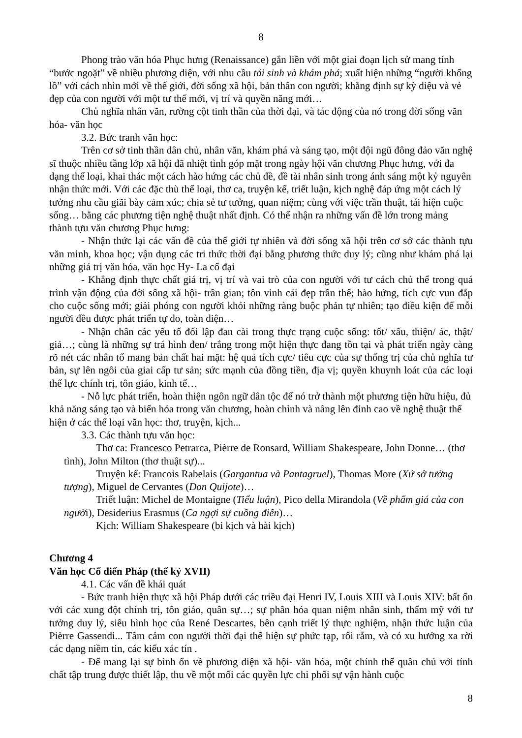8
Phong trào văn hóa Phục hưng (Renaissance) gắn liền với một giai đoạn lịch sử mang tính “bước ngoặt” về nhiều phương diện, với nhu cầu tái sinh và khám phá; xuất hiện những “người khổng lồ” với cách nhìn mới về thế giới, đời sống xã hội, bản thân con người; khẳng định sự kỳ diệu và vẻ đẹp của con người với một tư thế mới, vị trí và quyền năng mới…
Chủ nghĩa nhân văn, rường cột tinh thần của thời đại, và tác động của nó trong đời sống văn hóa- văn học
3.2. Bức tranh văn học:
Trên cơ sở tinh thần dân chủ, nhân văn, khám phá và sáng tạo, một đội ngũ đông đảo văn nghệ sĩ thuộc nhiều tầng lớp xã hội đã nhiệt tình góp mặt trong ngày hội văn chương Phục hưng, với đa dạng thể loại, khai thác một cách hào hứng các chủ đề, đề tài nhân sinh trong ánh sáng một kỷ nguyên nhận thức mới. Với các đặc thù thể loại, thơ ca, truyện kể, triết luận, kịch nghệ đáp ứng một cách lý tưởng nhu cầu giãi bày cảm xúc; chia sẻ tư tưởng, quan niệm; cùng với việc trần thuật, tái hiện cuộc sống… bằng các phương tiện nghệ thuật nhất định. Có thể nhận ra những vấn đề lớn trong mảng thành tựu văn chương Phục hưng:
- Nhận thức lại các vấn đề của thế giới tự nhiên và đời sống xã hội trên cơ sở các thành tựu văn minh, khoa học; vận dụng các tri thức thời đại bằng phương thức duy lý; cũng như khám phá lại những giá trị văn hóa, văn học Hy- La cổ đại
- Khẳng định thực chất giá trị, vị trí và vai trò của con người với tư cách chủ thể trong quá trình vận động của đời sống xã hội- trần gian; tôn vinh cái đẹp trần thế; hào hứng, tích cực vun đắp cho cuộc sống mới; giải phóng con người khỏi những ràng buộc phản tự nhiên; tạo điều kiện để mỗi người đều được phát triển tự do, toàn diện…
- Nhận chân các yếu tố đối lập đan cài trong thực trạng cuộc sống: tốt/ xấu, thiện/ ác, thật/ giả…; cùng là những sự trá hình đen/ trắng trong một hiện thực đang tồn tại và phát triển ngày càng rõ nét các nhân tố mang bản chất hai mặt: hệ quả tích cực/ tiêu cực của sự thống trị của chủ nghĩa tư bản, sự lên ngôi của giai cấp tư sản; sức mạnh của đồng tiền, địa vị; quyền khuynh loát của các loại thế lực chính trị, tôn giáo, kinh tế…
- Nỗ lực phát triển, hoàn thiện ngôn ngữ dân tộc để nó trở thành một phương tiện hữu hiệu, đủ khả năng sáng tạo và biến hóa trong văn chương, hoàn chỉnh và nâng lên đỉnh cao về nghệ thuật thể hiện ở các thể loại văn học: thơ, truyện, kịch...
3.3. Các thành tựu văn học:
Thơ ca: Francesco Petrarca, Pièrre de Ronsard, William Shakespeare, John Donne… (thơ tình), John Milton (thơ thuật sự)...
Truyện kể: Francois Rabelais (Gargantua và Pantagruel), Thomas More (Xứ sở tưởng tượng), Miguel de Cervantes (Don Quijote)…
Triết luận: Michel de Montaigne (Tiểu luận), Pico della Mirandola (Về phẩm giá của con người), Desiderius Erasmus (Ca ngợi sự cuồng điên)…
Kịch: William Shakespeare (bi kịch và hài kịch)
Chương 4
Văn học Cổ điển Pháp (thế kỷ XVII)
4.1. Các vấn đề khái quát
- Bức tranh hiện thực xã hội Pháp dưới các triều đại Henri IV, Louis XIII và Louis XIV: bất ổn với các xung đột chính trị, tôn giáo, quân sự…; sự phân hóa quan niệm nhân sinh, thẩm mỹ với tư tưởng duy lý, siêu hình học của René Descartes, bên cạnh triết lý thực nghiệm, nhận thức luận của Pièrre Gassendi... Tâm cảm con người thời đại thể hiện sự phức tạp, rối rắm, và có xu hướng xa rời các dạng niềm tin, các kiểu xác tín .
- Để mang lại sự bình ổn về phương diện xã hội- văn hóa, một chính thể quân chủ với tính chất tập trung được thiết lập, thu về một mối các quyền lực chi phối sự vận hành cuộc
8